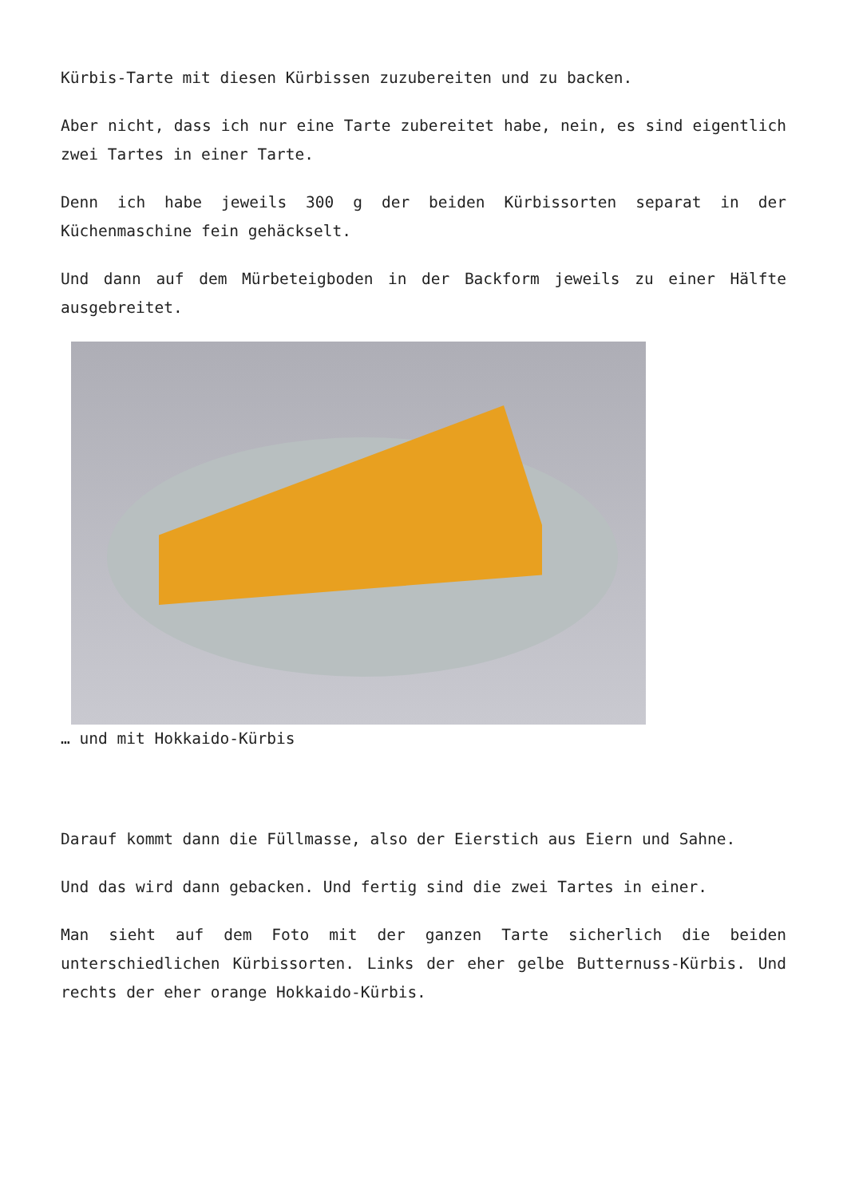Kürbis-Tarte mit diesen Kürbissen zuzubereiten und zu backen.
Aber nicht, dass ich nur eine Tarte zubereitet habe, nein, es sind eigentlich zwei Tartes in einer Tarte.
Denn ich habe jeweils 300 g der beiden Kürbissorten separat in der Küchenmaschine fein gehäckselt.
Und dann auf dem Mürbeteigboden in der Backform jeweils zu einer Hälfte ausgebreitet.
… und mit Hokkaido-Kürbis
Darauf kommt dann die Füllmasse, also der Eierstich aus Eiern und Sahne.
Und das wird dann gebacken. Und fertig sind die zwei Tartes in einer.
Man sieht auf dem Foto mit der ganzen Tarte sicherlich die beiden unterschiedlichen Kürbissorten. Links der eher gelbe Butternuss-Kürbis. Und rechts der eher orange Hokkaido-Kürbis.